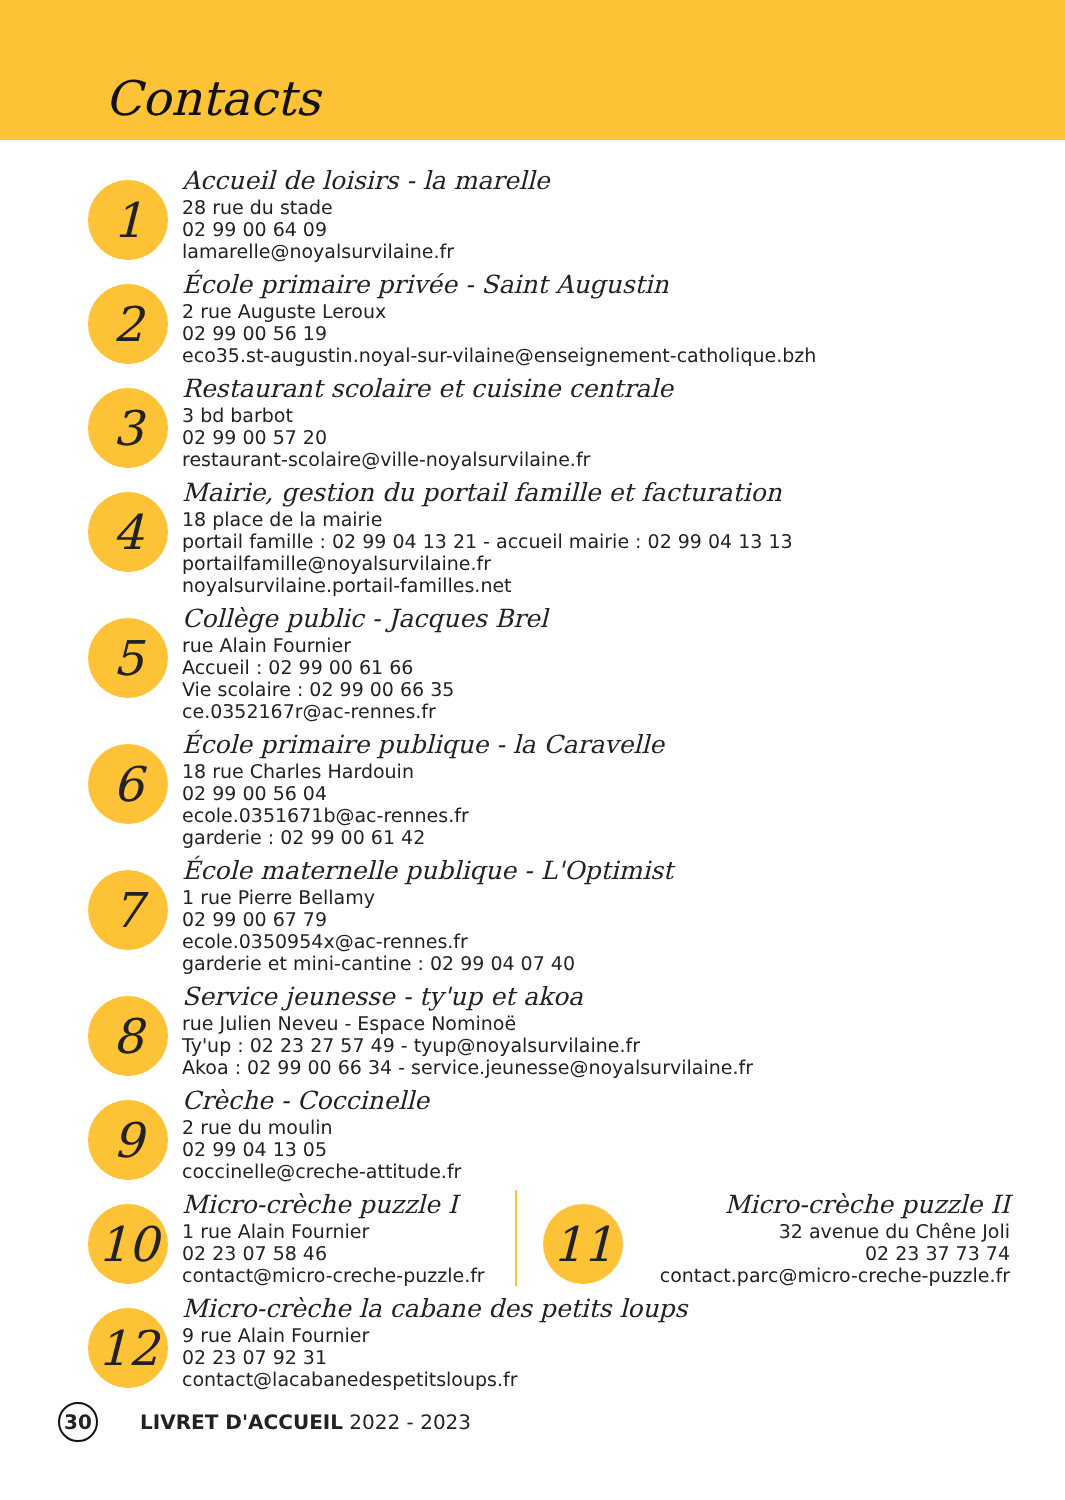Contacts
1
Accueil de loisirs - la marelle
28 rue du stade
02 99 00 64 09
lamarelle@noyalsurvilaine.fr
2
École primaire privée - Saint Augustin
2 rue Auguste Leroux
02 99 00 56 19
eco35.st-augustin.noyal-sur-vilaine@enseignement-catholique.bzh
3
Restaurant scolaire et cuisine centrale
3 bd barbot
02 99 00 57 20
restaurant-scolaire@ville-noyalsurvilaine.fr
4
Mairie, gestion du portail famille et facturation
18 place de la mairie
portail famille : 02 99 04 13 21 - accueil mairie : 02 99 04 13 13
portailfamille@noyalsurvilaine.fr
noyalsurvilaine.portail-familles.net
5
Collège public - Jacques Brel
rue Alain Fournier
Accueil : 02 99 00 61 66
Vie scolaire : 02 99 00 66 35
ce.0352167r@ac-rennes.fr
6
École primaire publique - la Caravelle
18 rue Charles Hardouin
02 99 00 56 04
ecole.0351671b@ac-rennes.fr
garderie : 02 99 00 61 42
7
École maternelle publique - L'Optimist
1 rue Pierre Bellamy
02 99 00 67 79
ecole.0350954x@ac-rennes.fr
garderie et mini-cantine : 02 99 04 07 40
8
Service jeunesse - ty'up et akoa
rue Julien Neveu - Espace Nominoë
Ty'up : 02 23 27 57 49 - tyup@noyalsurvilaine.fr
Akoa : 02 99 00 66 34 - service.jeunesse@noyalsurvilaine.fr
9
Crèche - Coccinelle
2 rue du moulin
02 99 04 13 05
coccinelle@creche-attitude.fr
10
Micro-crèche puzzle I
1 rue Alain Fournier
02 23 07 58 46
contact@micro-creche-puzzle.fr
11
Micro-crèche puzzle II
32 avenue du Chêne Joli
02 23 37 73 74
contact.parc@micro-creche-puzzle.fr
12
Micro-crèche la cabane des petits loups
9 rue Alain Fournier
02 23 07 92 31
contact@lacabanedespetitsloups.fr
30
LIVRET D'ACCUEIL 2022 - 2023